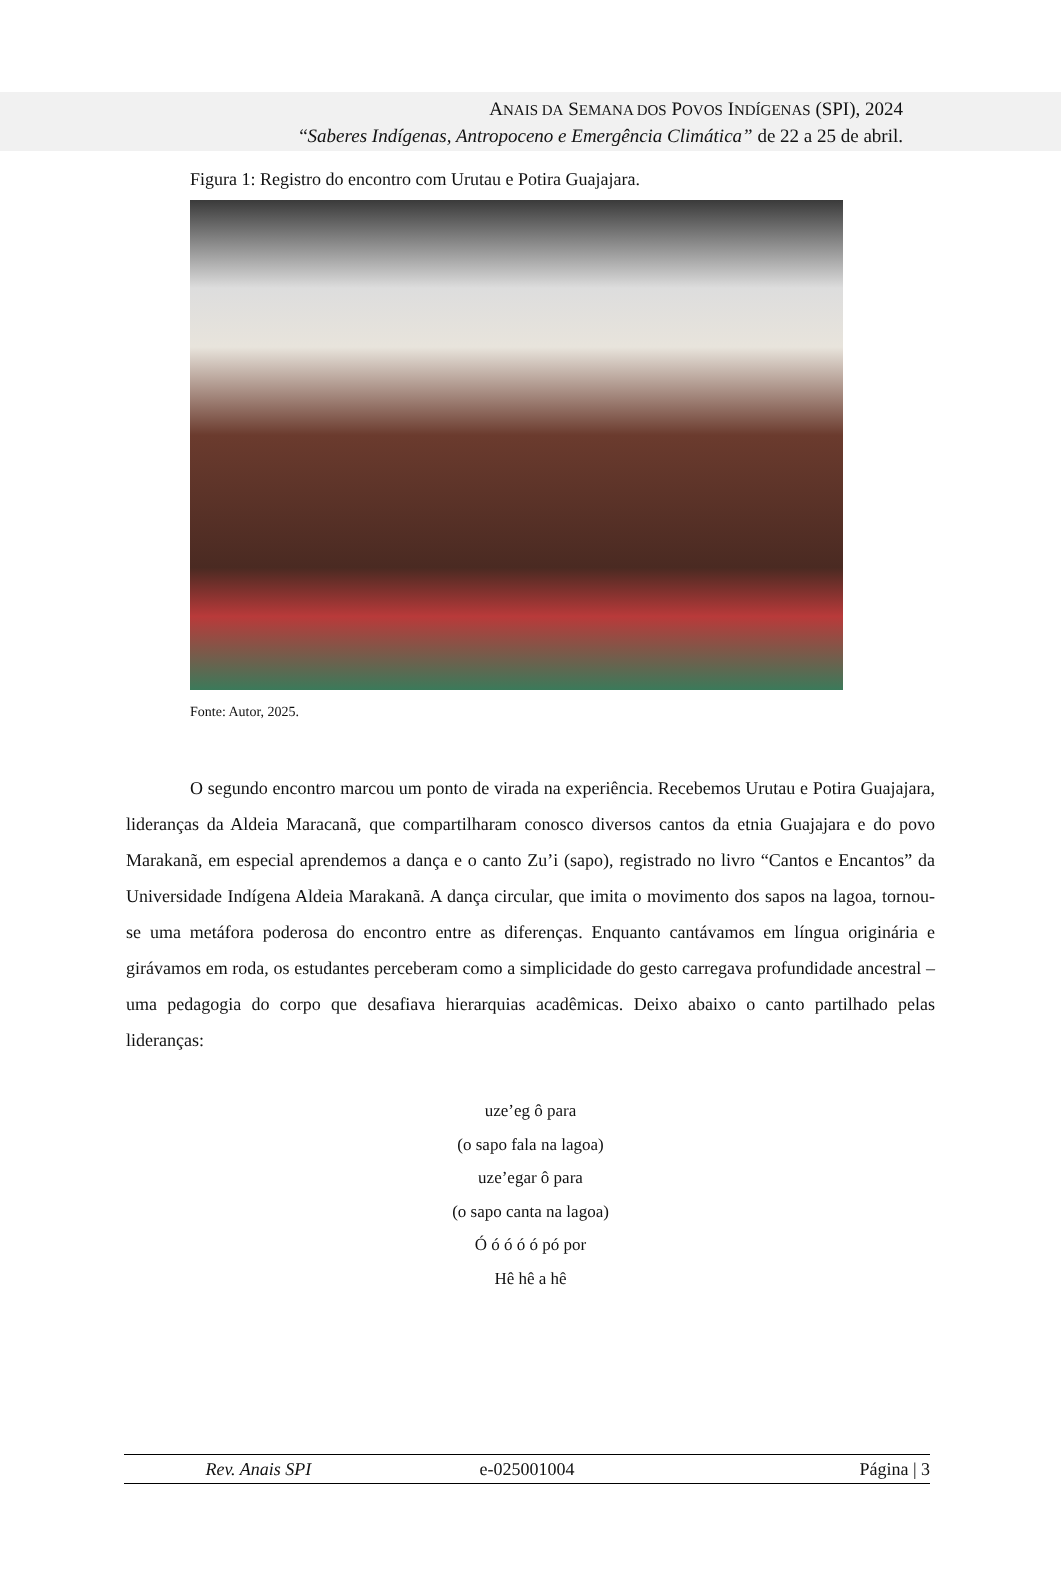ANAIS DA SEMANA DOS POVOS INDÍGENAS (SPI), 2024
“Saberes Indígenas, Antropoceno e Emergência Climática” de 22 a 25 de abril.
Figura 1: Registro do encontro com Urutau e Potira Guajajara.
Fonte: Autor, 2025.
O segundo encontro marcou um ponto de virada na experiência. Recebemos Urutau e Potira Guajajara, lideranças da Aldeia Maracanã, que compartilharam conosco diversos cantos da etnia Guajajara e do povo Marakanã, em especial aprendemos a dança e o canto Zu’i (sapo), registrado no livro “Cantos e Encantos” da Universidade Indígena Aldeia Marakanã. A dança circular, que imita o movimento dos sapos na lagoa, tornou-se uma metáfora poderosa do encontro entre as diferenças. Enquanto cantávamos em língua originária e girávamos em roda, os estudantes perceberam como a simplicidade do gesto carregava profundidade ancestral – uma pedagogia do corpo que desafiava hierarquias acadêmicas. Deixo abaixo o canto partilhado pelas lideranças:
uze’eg ô para
(o sapo fala na lagoa)
uze’egar ô para
(o sapo canta na lagoa)
Ó ó ó ó ó pó por
Hê hê a hê
Rev. Anais SPI e-025001004 Página | 3